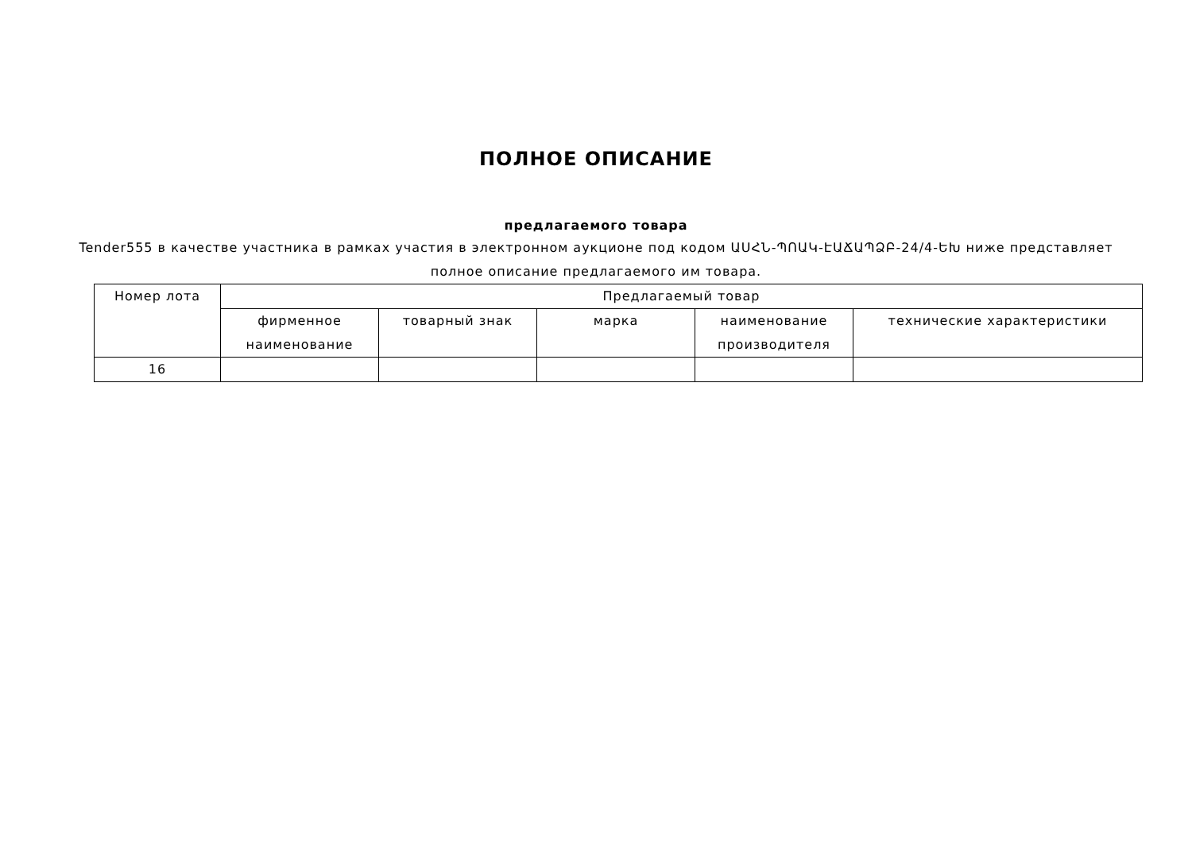ПОЛНОЕ ОПИСАНИЕ
предлагаемого товара
Tender555 в качестве участника в рамках участия в электронном аукционе под кодом ԱՍՀՆ-ՊՈԱԿ-ԷԱՃԱՊՁԲ-24/4-ԵԽ ниже представляет полное описание предлагаемого им товара.
| Номер лота | Предлагаемый товар | | | | |
| --- | --- | --- | --- | --- | --- |
| | фирменное наименование | товарный знак | марка | наименование производителя | технические характеристики |
| 16 | | | | | |